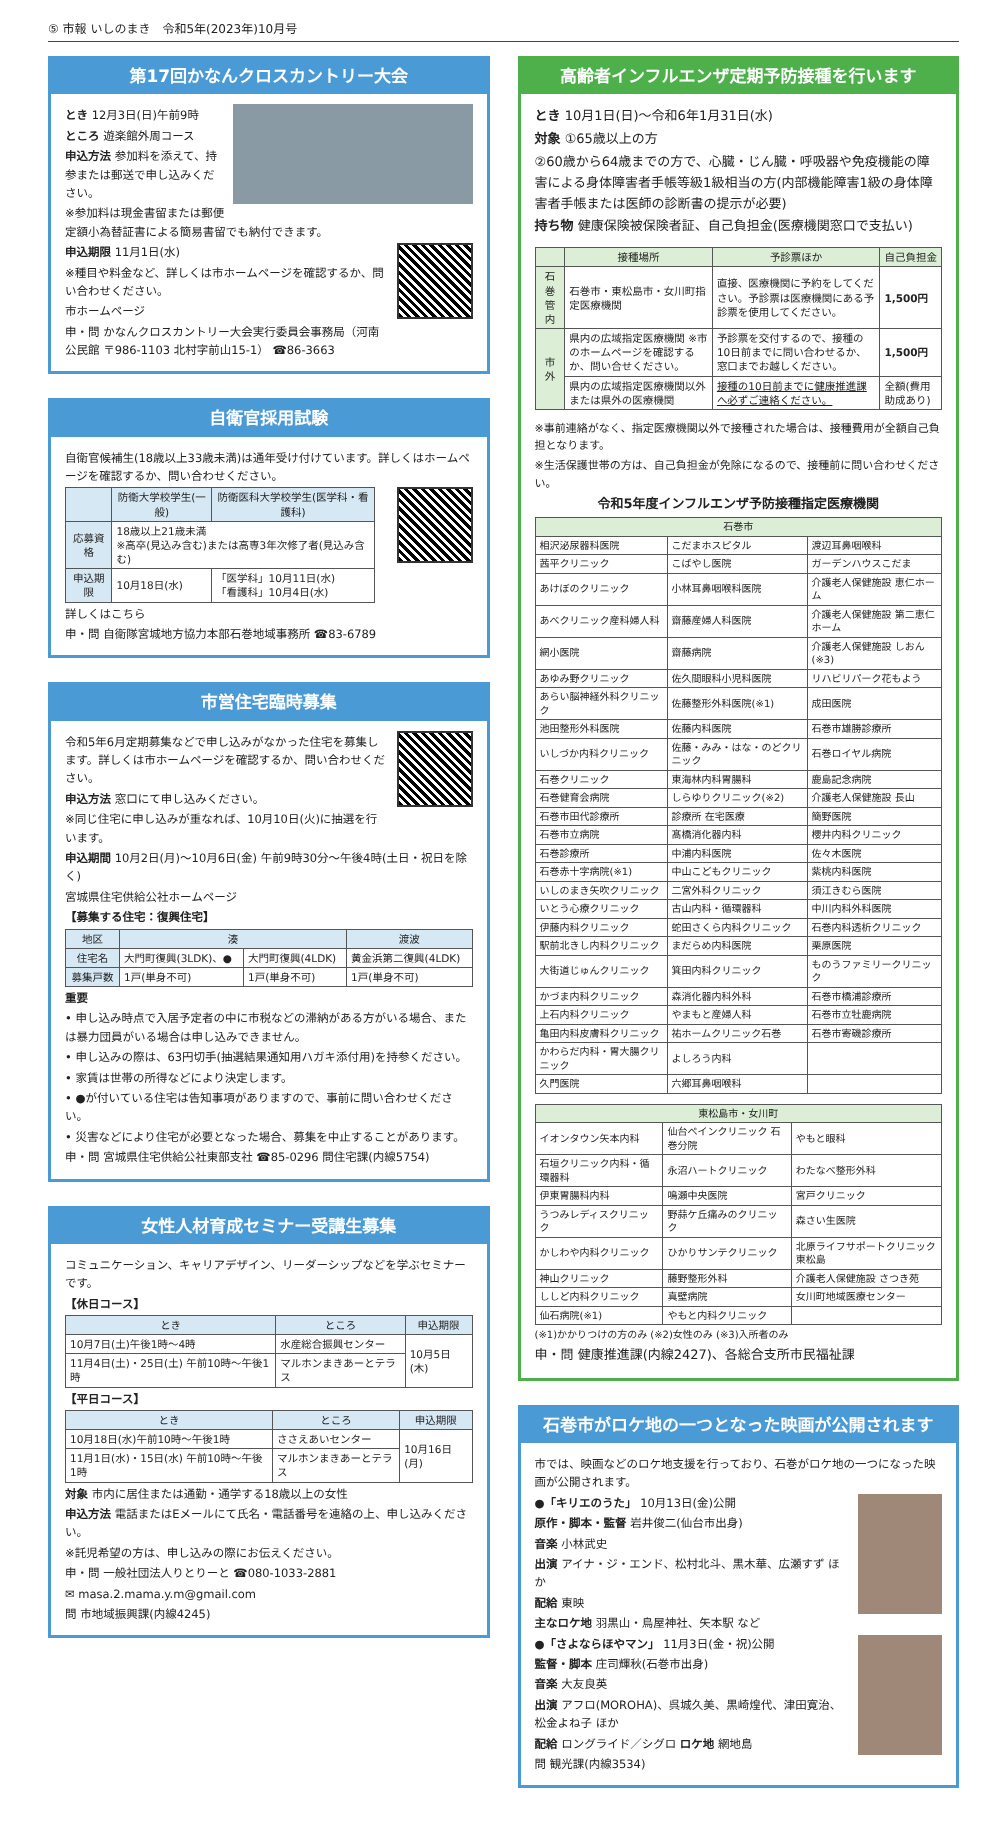⑤ 市報 いしのまき　令和5年(2023年)10月号
第17回かなんクロスカントリー大会
とき 12月3日(日)午前9時
ところ 遊楽館外周コース
申込方法 参加料を添えて、持参または郵送で申し込みください。
※参加料は現金書留または郵便定額小為替証書による簡易書留でも納付できます。
申込期限 11月1日(水)
※種目や料金など、詳しくは市ホームページを確認するか、問い合わせください。
市ホームページ
申・問 かなんクロスカントリー大会実行委員会事務局（河南公民館 〒986-1103 北村字前山15-1） ☎86-3663
自衛官採用試験
自衛官候補生(18歳以上33歳未満)は通年受け付けています。詳しくはホームページを確認するか、問い合わせください。
| | 防衛大学校学生(一般) | 防衛医科大学校学生(医学科・看護科) |
| --- | --- | --- |
| 応募資格 | 18歳以上21歳未満 ※高卒(見込み含む)または高専3年次修了者(見込み含む) | |
| 申込期限 | 10月18日(水) | 「医学科」10月11日(水) 「看護科」10月4日(水) |
詳しくはこちら
申・問 自衛隊宮城地方協力本部石巻地域事務所 ☎83-6789
市営住宅臨時募集
令和5年6月定期募集などで申し込みがなかった住宅を募集します。詳しくは市ホームページを確認するか、問い合わせください。
申込方法 窓口にて申し込みください。
※同じ住宅に申し込みが重なれば、10月10日(火)に抽選を行います。
申込期間 10月2日(月)～10月6日(金) 午前9時30分～午後4時(土日・祝日を除く)
宮城県住宅供給公社ホームページ
【募集する住宅：復興住宅】
| 地区 | 湊 | | 渡波 |
| --- | --- | --- | --- |
| 住宅名 | 大門町復興(3LDK)、● | 大門町復興(4LDK) | 黄金浜第二復興(4LDK) |
| 募集戸数 | 1戸(単身不可) | 1戸(単身不可) | 1戸(単身不可) |
重要
• 申し込み時点で入居予定者の中に市税などの滞納がある方がいる場合、または暴力団員がいる場合は申し込みできません。
• 申し込みの際は、63円切手(抽選結果通知用ハガキ添付用)を持参ください。
• 家賃は世帯の所得などにより決定します。
• ●が付いている住宅は告知事項がありますので、事前に問い合わせください。
• 災害などにより住宅が必要となった場合、募集を中止することがあります。
申・問 宮城県住宅供給公社東部支社 ☎85-0296 問住宅課(内線5754)
女性人材育成セミナー受講生募集
コミュニケーション、キャリアデザイン、リーダーシップなどを学ぶセミナーです。
【休日コース】
| とき | ところ | 申込期限 |
| --- | --- | --- |
| 10月7日(土)午後1時～4時 | 水産総合振興センター | 10月5日(木) |
| 11月4日(土)・25日(土) 午前10時～午後1時 | マルホンまきあーとテラス | |
【平日コース】
| とき | ところ | 申込期限 |
| --- | --- | --- |
| 10月18日(水)午前10時～午後1時 | ささえあいセンター | 10月16日(月) |
| 11月1日(水)・15日(水) 午前10時～午後1時 | マルホンまきあーとテラス | |
対象 市内に居住または通勤・通学する18歳以上の女性
申込方法 電話またはEメールにて氏名・電話番号を連絡の上、申し込みください。
※託児希望の方は、申し込みの際にお伝えください。
申・問 一般社団法人りとりーと ☎080-1033-2881
✉ masa.2.mama.y.m@gmail.com
問 市地域振興課(内線4245)
高齢者インフルエンザ定期予防接種を行います
とき 10月1日(日)～令和6年1月31日(水)
対象 ①65歳以上の方
②60歳から64歳までの方で、心臓・じん臓・呼吸器や免疫機能の障害による身体障害者手帳等級1級相当の方(内部機能障害1級の身体障害者手帳または医師の診断書の提示が必要)
持ち物 健康保険被保険者証、自己負担金(医療機関窓口で支払い)
| | 接種場所 | 予診票ほか | 自己負担金 |
| --- | --- | --- | --- |
| 石巻管内 | 石巻市・東松島市・女川町指定医療機関 | 直接、医療機関に予約をしてください。予診票は医療機関にある予診票を使用してください。 | 1,500円 |
| 市外 | 県内の広域指定医療機関 ※市のホームページを確認するか、問い合せください。 | 予診票を交付するので、接種の10日前までに問い合わせるか、窓口までお越しください。 | 1,500円 |
| | 県内の広域指定医療機関以外または県外の医療機関 | 接種の10日前までに健康推進課へ必ずご連絡ください。 | 全額(費用助成あり) |
※事前連絡がなく、指定医療機関以外で接種された場合は、接種費用が全額自己負担となります。
※生活保護世帯の方は、自己負担金が免除になるので、接種前に問い合わせください。
令和5年度インフルエンザ予防接種指定医療機関
| 石巻市 | | |
| --- | --- | --- |
| 相沢泌尿器科医院 | こだまホスピタル | 渡辺耳鼻咽喉科 |
| 茜平クリニック | こばやし医院 | ガーデンハウスこだま |
| あけぼのクリニック | 小林耳鼻咽喉科医院 | 介護老人保健施設 恵仁ホーム |
| あべクリニック産科婦人科 | 齋藤産婦人科医院 | 介護老人保健施設 第二恵仁ホーム |
| 網小医院 | 齋藤病院 | 介護老人保健施設 しおん(※3) |
| あゆみ野クリニック | 佐久間眼科小児科医院 | リハビリパーク花もよう |
| あらい脳神経外科クリニック | 佐藤整形外科医院(※1) | 成田医院 |
| 池田整形外科医院 | 佐藤内科医院 | 石巻市雄勝診療所 |
| いしづか内科クリニック | 佐藤・みみ・はな・のどクリニック | 石巻ロイヤル病院 |
| 石巻クリニック | 東海林内科胃腸科 | 鹿島記念病院 |
| 石巻健育会病院 | しらゆりクリニック(※2) | 介護老人保健施設 長山 |
| 石巻市田代診療所 | 診療所 在宅医療 | 簡野医院 |
| 石巻市立病院 | 髙橋消化器内科 | 櫻井内科クリニック |
| 石巻診療所 | 中浦内科医院 | 佐々木医院 |
| 石巻赤十字病院(※1) | 中山こどもクリニック | 紫桃内科医院 |
| いしのまき矢吹クリニック | 二宮外科クリニック | 須江きむら医院 |
| いとう心療クリニック | 古山内科・循環器科 | 中川内科外科医院 |
| 伊藤内科クリニック | 蛇田さくら内科クリニック | 石巻内科透析クリニック |
| 駅前北きし内科クリニック | まだらめ内科医院 | 栗原医院 |
| 大街道じゅんクリニック | 箕田内科クリニック | ものうファミリークリニック |
| かづま内科クリニック | 森消化器内科外科 | 石巻市橋浦診療所 |
| 上石内科クリニック | やまもと産婦人科 | 石巻市立牡鹿病院 |
| 亀田内科皮膚科クリニック | 祐ホームクリニック石巻 | 石巻市寄磯診療所 |
| かわらだ内科・胃大腸クリニック | よしろう内科 | |
| 久門医院 | 六郷耳鼻咽喉科 | |
| 東松島市・女川町 | | |
| --- | --- | --- |
| イオンタウン矢本内科 | 仙台ペインクリニック 石巻分院 | やもと眼科 |
| 石垣クリニック内科・循環器科 | 永沼ハートクリニック | わたなべ整形外科 |
| 伊東胃腸科内科 | 鳴瀬中央医院 | 宮戸クリニック |
| うつみレディスクリニック | 野蒜ケ丘痛みのクリニック | 森さい生医院 |
| かしわや内科クリニック | ひかりサンテクリニック | 北原ライフサポートクリニック東松島 |
| 神山クリニック | 藤野整形外科 | 介護老人保健施設 さつき苑 |
| ししど内科クリニック | 真壁病院 | 女川町地域医療センター |
| 仙石病院(※1) | やもと内科クリニック | |
(※1)かかりつけの方のみ (※2)女性のみ (※3)入所者のみ
申・問 健康推進課(内線2427)、各総合支所市民福祉課
石巻市がロケ地の一つとなった映画が公開されます
市では、映画などのロケ地支援を行っており、石巻がロケ地の一つになった映画が公開されます。
●「キリエのうた」 10月13日(金)公開
原作・脚本・監督 岩井俊二(仙台市出身)
音楽 小林武史
出演 アイナ・ジ・エンド、松村北斗、黒木華、広瀬すず ほか
配給 東映
主なロケ地 羽黒山・鳥屋神社、矢本駅 など
●「さよならほやマン」 11月3日(金・祝)公開
監督・脚本 庄司輝秋(石巻市出身)
音楽 大友良英
出演 アフロ(MOROHA)、呉城久美、黒崎煌代、津田寛治、松金よね子 ほか
配給 ロングライド／シグロ ロケ地 網地島
問 観光課(内線3534)